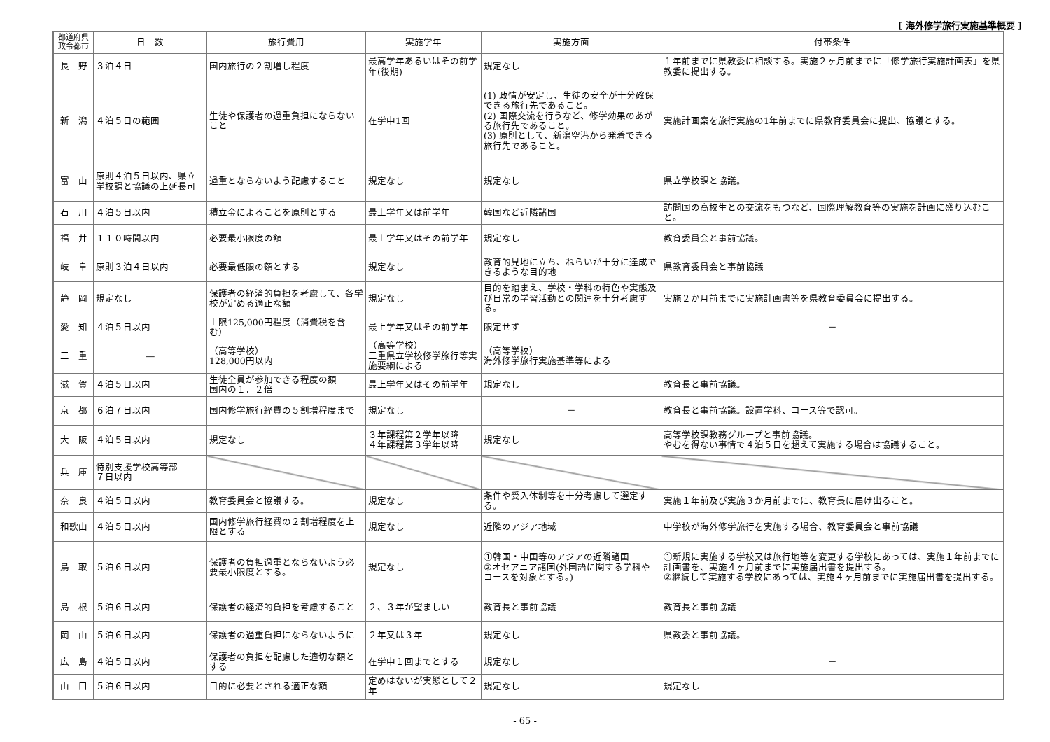[ 海外修学旅行実施基準概要 ]
| 都道府県 政令都市 | 日 数 | 旅行費用 | 実施学年 | 実施方面 | 付帯条件 |
| --- | --- | --- | --- | --- | --- |
| 長 野 | ３泊４日 | 国内旅行の２割増し程度 | 最高学年あるいはその前学年(後期) | 規定なし | １年前までに県教委に相談する。実施２ヶ月前までに「修学旅行実施計画表」を県教委に提出する。 |
| 新 潟 | ４泊５日の範囲 | 生徒や保護者の過重負担にならないこと | 在学中1回 | (1) 政情が安定し、生徒の安全が十分確保できる旅行先であること。 (2) 国際交流を行うなど、修学効果のあがる旅行先であること。 (3) 原則として、新潟空港から発着できる旅行先であること。 | 実施計画案を旅行実施の1年前までに県教育委員会に提出、協議とする。 |
| 富 山 | 原則４泊５日以内、県立学校課と協議の上延長可 | 過重とならないよう配慮すること | 規定なし | 規定なし | 県立学校課と協議。 |
| 石 川 | ４泊５日以内 | 積立金によることを原則とする | 最上学年又は前学年 | 韓国など近隣諸国 | 訪問国の高校生との交流をもつなど、国際理解教育等の実施を計画に盛り込むこと。 |
| 福 井 | １１０時間以内 | 必要最小限度の額 | 最上学年又はその前学年 | 規定なし | 教育委員会と事前協議。 |
| 岐 阜 | 原則３泊４日以内 | 必要最低限の額とする | 規定なし | 教育的見地に立ち、ねらいが十分に達成できるような目的地 | 県教育委員会と事前協議 |
| 静 岡 | 規定なし | 保護者の経済的負担を考慮して、各学校が定める適正な額 | 規定なし | 目的を踏まえ、学校・学科の特色や実態及び日常の学習活動との関連を十分考慮する。 | 実施２か月前までに実施計画書等を県教育委員会に提出する。 |
| 愛 知 | ４泊５日以内 | 上限125,000円程度（消費税を含む） | 最上学年又はその前学年 | 限定せず | － |
| 三 重 | ― | （高等学校） 128,000円以内 | （高等学校） 三重県立学校修学旅行等実施要綱による | （高等学校） 海外修学旅行実施基準等による | |
| 滋 賀 | ４泊５日以内 | 生徒全員が参加できる程度の額 国内の１．２倍 | 最上学年又はその前学年 | 規定なし | 教育長と事前協議。 |
| 京 都 | ６泊７日以内 | 国内修学旅行経費の５割増程度まで | 規定なし | － | 教育長と事前協議。設置学科、コース等で認可。 |
| 大 阪 | ４泊５日以内 | 規定なし | ３年課程第２学年以降 ４年課程第３学年以降 | 規定なし | 高等学校課教務グループと事前協議。 やむを得ない事情で４泊５日を超えて実施する場合は協議すること。 |
| 兵 庫 | 特別支援学校高等部 ７日以内 | | | | |
| 奈 良 | ４泊５日以内 | 教育委員会と協議する。 | 規定なし | 条件や受入体制等を十分考慮して選定する。 | 実施１年前及び実施３か月前までに、教育長に届け出ること。 |
| 和歌山 | ４泊５日以内 | 国内修学旅行経費の２割増程度を上限とする | 規定なし | 近隣のアジア地域 | 中学校が海外修学旅行を実施する場合、教育委員会と事前協議 |
| 鳥 取 | ５泊６日以内 | 保護者の負担過重とならないよう必要最小限度とする。 | 規定なし | ①韓国・中国等のアジアの近隣諸国 ②オセアニア諸国(外国語に関する学科やコースを対象とする。) | ①新規に実施する学校又は旅行地等を変更する学校にあっては、実施１年前までに計画書を、実施４ヶ月前までに実施届出書を提出する。 ②継続して実施する学校にあっては、実施４ヶ月前までに実施届出書を提出する。 |
| 島 根 | ５泊６日以内 | 保護者の経済的負担を考慮すること | ２、３年が望ましい | 教育長と事前協議 | 教育長と事前協議 |
| 岡 山 | ５泊６日以内 | 保護者の過重負担にならないように | ２年又は３年 | 規定なし | 県教委と事前協議。 |
| 広 島 | ４泊５日以内 | 保護者の負担を配慮した適切な額とする | 在学中１回までとする | 規定なし | － |
| 山 口 | ５泊６日以内 | 目的に必要とされる適正な額 | 定めはないが実態として２年 | 規定なし | 規定なし |
- 65 -